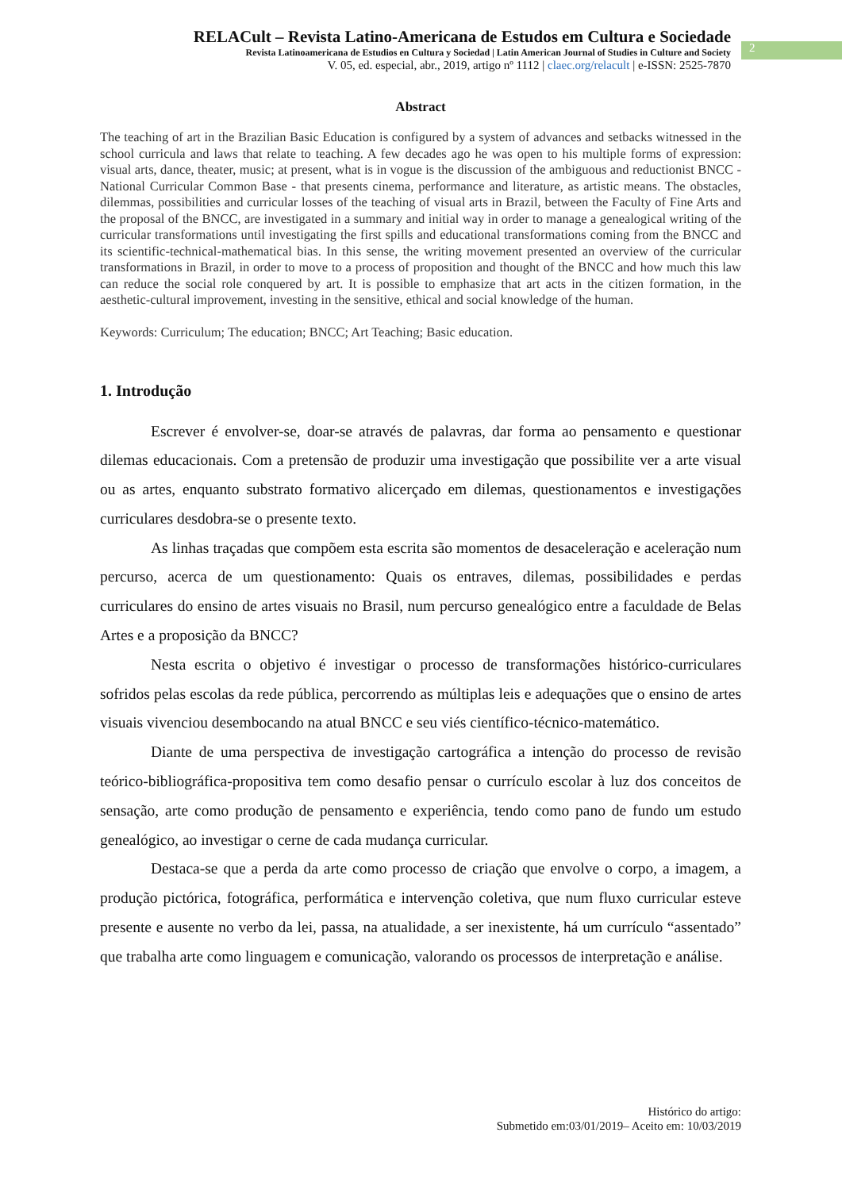RELACult – Revista Latino-Americana de Estudos em Cultura e Sociedade
Revista Latinoamericana de Estudios en Cultura y Sociedad | Latin American Journal of Studies in Culture and Society
V. 05, ed. especial, abr., 2019, artigo nº 1112 | claec.org/relacult | e-ISSN: 2525-7870
2
Abstract
The teaching of art in the Brazilian Basic Education is configured by a system of advances and setbacks witnessed in the school curricula and laws that relate to teaching. A few decades ago he was open to his multiple forms of expression: visual arts, dance, theater, music; at present, what is in vogue is the discussion of the ambiguous and reductionist BNCC - National Curricular Common Base - that presents cinema, performance and literature, as artistic means. The obstacles, dilemmas, possibilities and curricular losses of the teaching of visual arts in Brazil, between the Faculty of Fine Arts and the proposal of the BNCC, are investigated in a summary and initial way in order to manage a genealogical writing of the curricular transformations until investigating the first spills and educational transformations coming from the BNCC and its scientific-technical-mathematical bias. In this sense, the writing movement presented an overview of the curricular transformations in Brazil, in order to move to a process of proposition and thought of the BNCC and how much this law can reduce the social role conquered by art. It is possible to emphasize that art acts in the citizen formation, in the aesthetic-cultural improvement, investing in the sensitive, ethical and social knowledge of the human.
Keywords: Curriculum; The education; BNCC; Art Teaching; Basic education.
1. Introdução
Escrever é envolver-se, doar-se através de palavras, dar forma ao pensamento e questionar dilemas educacionais. Com a pretensão de produzir uma investigação que possibilite ver a arte visual ou as artes, enquanto substrato formativo alicerçado em dilemas, questionamentos e investigações curriculares desdobra-se o presente texto.
As linhas traçadas que compõem esta escrita são momentos de desaceleração e aceleração num percurso, acerca de um questionamento: Quais os entraves, dilemas, possibilidades e perdas curriculares do ensino de artes visuais no Brasil, num percurso genealógico entre a faculdade de Belas Artes e a proposição da BNCC?
Nesta escrita o objetivo é investigar o processo de transformações histórico-curriculares sofridos pelas escolas da rede pública, percorrendo as múltiplas leis e adequações que o ensino de artes visuais vivenciou desembocando na atual BNCC e seu viés científico-técnico-matemático.
Diante de uma perspectiva de investigação cartográfica a intenção do processo de revisão teórico-bibliográfica-propositiva tem como desafio pensar o currículo escolar à luz dos conceitos de sensação, arte como produção de pensamento e experiência, tendo como pano de fundo um estudo genealógico, ao investigar o cerne de cada mudança curricular.
Destaca-se que a perda da arte como processo de criação que envolve o corpo, a imagem, a produção pictórica, fotográfica, performática e intervenção coletiva, que num fluxo curricular esteve presente e ausente no verbo da lei, passa, na atualidade, a ser inexistente, há um currículo “assentado” que trabalha arte como linguagem e comunicação, valorando os processos de interpretação e análise.
Histórico do artigo:
Submetido em:03/01/2019– Aceito em: 10/03/2019